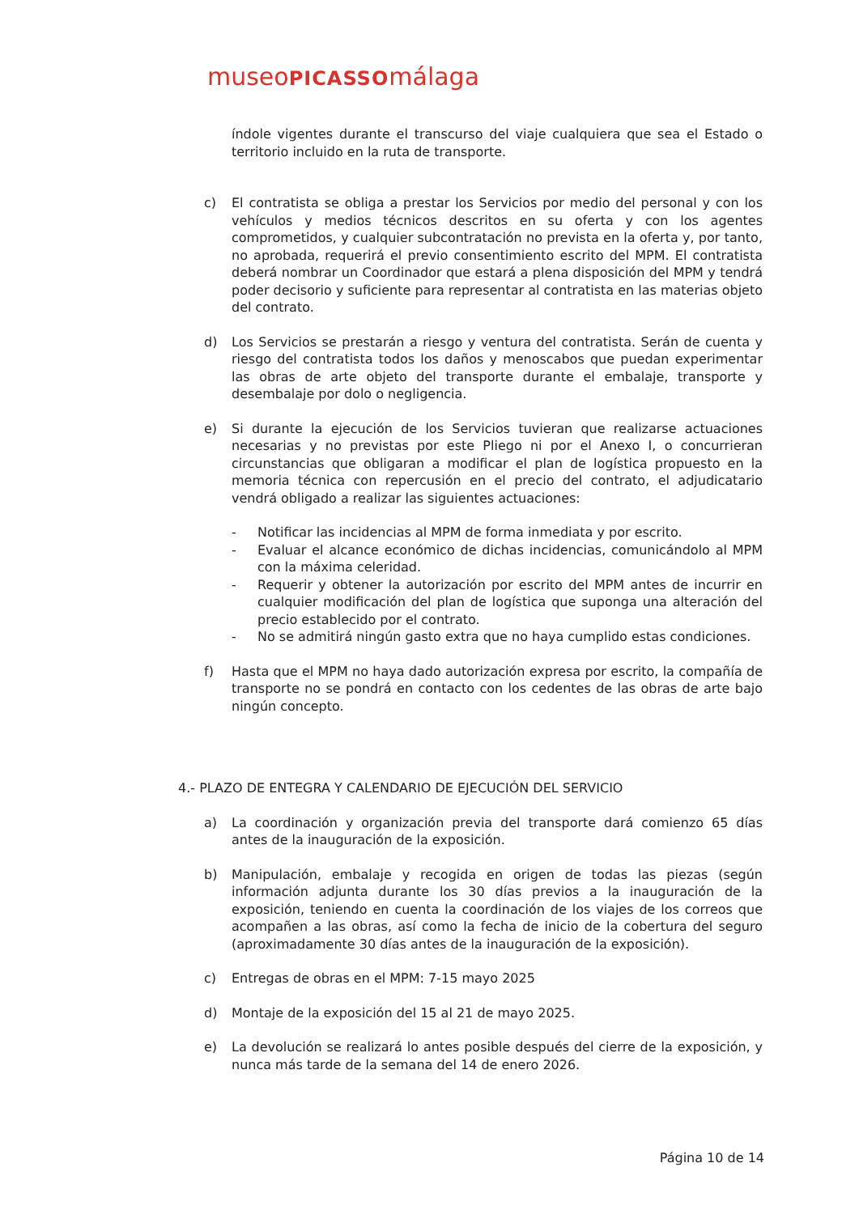museoPICASSOmálaga
índole vigentes durante el transcurso del viaje cualquiera que sea el Estado o territorio incluido en la ruta de transporte.
c) El contratista se obliga a prestar los Servicios por medio del personal y con los vehículos y medios técnicos descritos en su oferta y con los agentes comprometidos, y cualquier subcontratación no prevista en la oferta y, por tanto, no aprobada, requerirá el previo consentimiento escrito del MPM. El contratista deberá nombrar un Coordinador que estará a plena disposición del MPM y tendrá poder decisorio y suficiente para representar al contratista en las materias objeto del contrato.
d) Los Servicios se prestarán a riesgo y ventura del contratista. Serán de cuenta y riesgo del contratista todos los daños y menoscabos que puedan experimentar las obras de arte objeto del transporte durante el embalaje, transporte y desembalaje por dolo o negligencia.
e) Si durante la ejecución de los Servicios tuvieran que realizarse actuaciones necesarias y no previstas por este Pliego ni por el Anexo I, o concurrieran circunstancias que obligaran a modificar el plan de logística propuesto en la memoria técnica con repercusión en el precio del contrato, el adjudicatario vendrá obligado a realizar las siguientes actuaciones:
- Notificar las incidencias al MPM de forma inmediata y por escrito.
- Evaluar el alcance económico de dichas incidencias, comunicándolo al MPM con la máxima celeridad.
- Requerir y obtener la autorización por escrito del MPM antes de incurrir en cualquier modificación del plan de logística que suponga una alteración del precio establecido por el contrato.
- No se admitirá ningún gasto extra que no haya cumplido estas condiciones.
f) Hasta que el MPM no haya dado autorización expresa por escrito, la compañía de transporte no se pondrá en contacto con los cedentes de las obras de arte bajo ningún concepto.
4.- PLAZO DE ENTEGRA Y CALENDARIO DE EJECUCIÓN DEL SERVICIO
a) La coordinación y organización previa del transporte dará comienzo 65 días antes de la inauguración de la exposición.
b) Manipulación, embalaje y recogida en origen de todas las piezas (según información adjunta durante los 30 días previos a la inauguración de la exposición, teniendo en cuenta la coordinación de los viajes de los correos que acompañen a las obras, así como la fecha de inicio de la cobertura del seguro (aproximadamente 30 días antes de la inauguración de la exposición).
c) Entregas de obras en el MPM: 7-15 mayo 2025
d) Montaje de la exposición del 15 al 21 de mayo 2025.
e) La devolución se realizará lo antes posible después del cierre de la exposición, y nunca más tarde de la semana del 14 de enero 2026.
Página 10 de 14